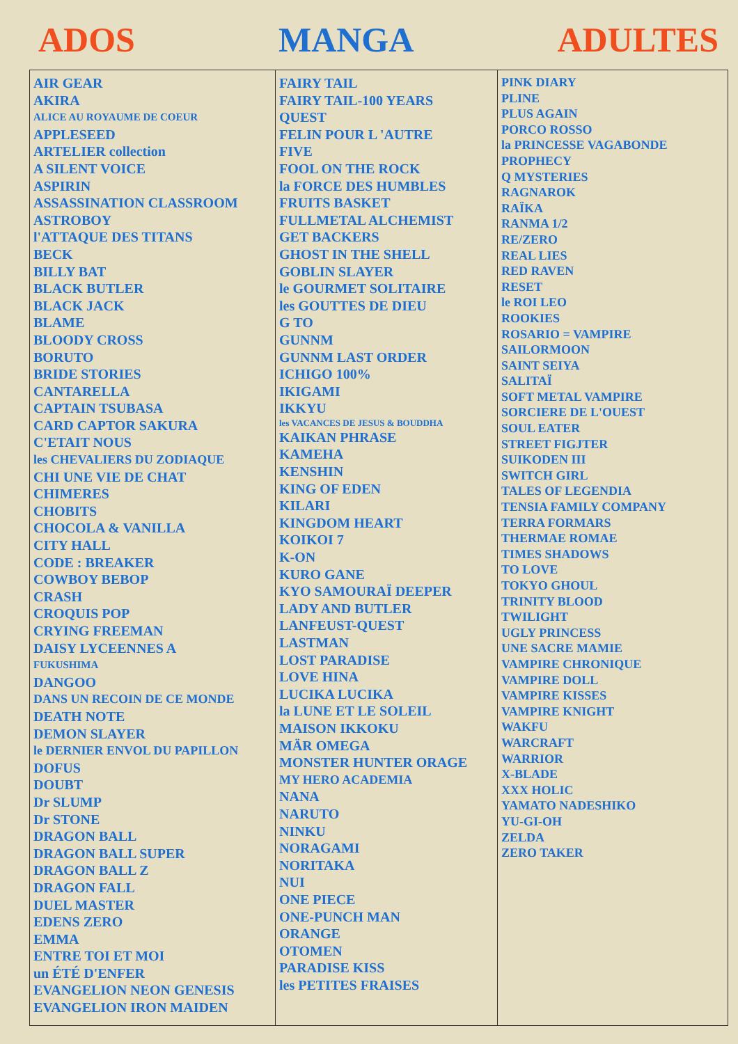ADOS MANGA ADULTES
| AIR GEAR AKIRA ALICE AU ROYAUME DE COEUR APPLESEED ARTELIER collection A SILENT VOICE ASPIRIN ASSASSINATION CLASSROOM ASTROBOY l'ATTAQUE DES TITANS BECK BILLY BAT BLACK BUTLER BLACK JACK BLAME BLOODY CROSS BORUTO BRIDE STORIES CANTARELLA CAPTAIN TSUBASA CARD CAPTOR SAKURA C'ETAIT NOUS les CHEVALIERS DU ZODIAQUE CHI UNE VIE DE CHAT CHIMERES CHOBITS CHOCOLA & VANILLA CITY HALL CODE : BREAKER COWBOY BEBOP CRASH CROQUIS POP CRYING FREEMAN DAISY LYCEENNES A FUKUSHIMA DANGOO DANS UN RECOIN DE CE MONDE DEATH NOTE DEMON SLAYER le DERNIER ENVOL DU PAPILLON DOFUS DOUBT Dr SLUMP Dr STONE DRAGON BALL DRAGON BALL SUPER DRAGON BALL Z DRAGON FALL DUEL MASTER EDENS ZERO EMMA ENTRE TOI ET MOI un ÉTÉ D'ENFER EVANGELION NEON GENESIS EVANGELION IRON MAIDEN | FAIRY TAIL FAIRY TAIL-100 YEARS QUEST FELIN POUR L 'AUTRE FIVE FOOL ON THE ROCK la FORCE DES HUMBLES FRUITS BASKET FULLMETAL ALCHEMIST GET BACKERS GHOST IN THE SHELL GOBLIN SLAYER le GOURMET SOLITAIRE les GOUTTES DE DIEU G TO GUNNM GUNNM LAST ORDER ICHIGO 100% IKIGAMI IKKYU les VACANCES DE JESUS & BOUDDHA KAIKAN PHRASE KAMEHA KENSHIN KING OF EDEN KILARI KINGDOM HEART KOIKOI 7 K-ON KURO GANE KYO SAMOURAÏ DEEPER LADY AND BUTLER LANFEUST-QUEST LASTMAN LOST PARADISE LOVE HINA LUCIKA LUCIKA la LUNE ET LE SOLEIL MAISON IKKOKU MÄR OMEGA MONSTER HUNTER ORAGE MY HERO ACADEMIA NANA NARUTO NINKU NORAGAMI NORITAKA NUI ONE PIECE ONE-PUNCH MAN ORANGE OTOMEN PARADISE KISS les PETITES FRAISES | PINK DIARY PLINE PLUS AGAIN PORCO ROSSO la PRINCESSE VAGABONDE PROPHECY Q MYSTERIES RAGNAROK RAÏKA RANMA 1/2 RE/ZERO REAL LIES RED RAVEN RESET le ROI LEO ROOKIES ROSARIO = VAMPIRE SAILORMOON SAINT SEIYA SALITAÏ SOFT METAL VAMPIRE SORCIERE DE L'OUEST SOUL EATER STREET FIGJTER SUIKODEN III SWITCH GIRL TALES OF LEGENDIA TENSIA FAMILY COMPANY TERRA FORMARS THERMAE ROMAE TIMES SHADOWS TO LOVE TOKYO GHOUL TRINITY BLOOD TWILIGHT UGLY PRINCESS UNE SACRE MAMIE VAMPIRE CHRONIQUE VAMPIRE DOLL VAMPIRE KISSES VAMPIRE KNIGHT WAKFU WARCRAFT WARRIOR X-BLADE XXX HOLIC YAMATO NADESHIKO YU-GI-OH ZELDA ZERO TAKER |